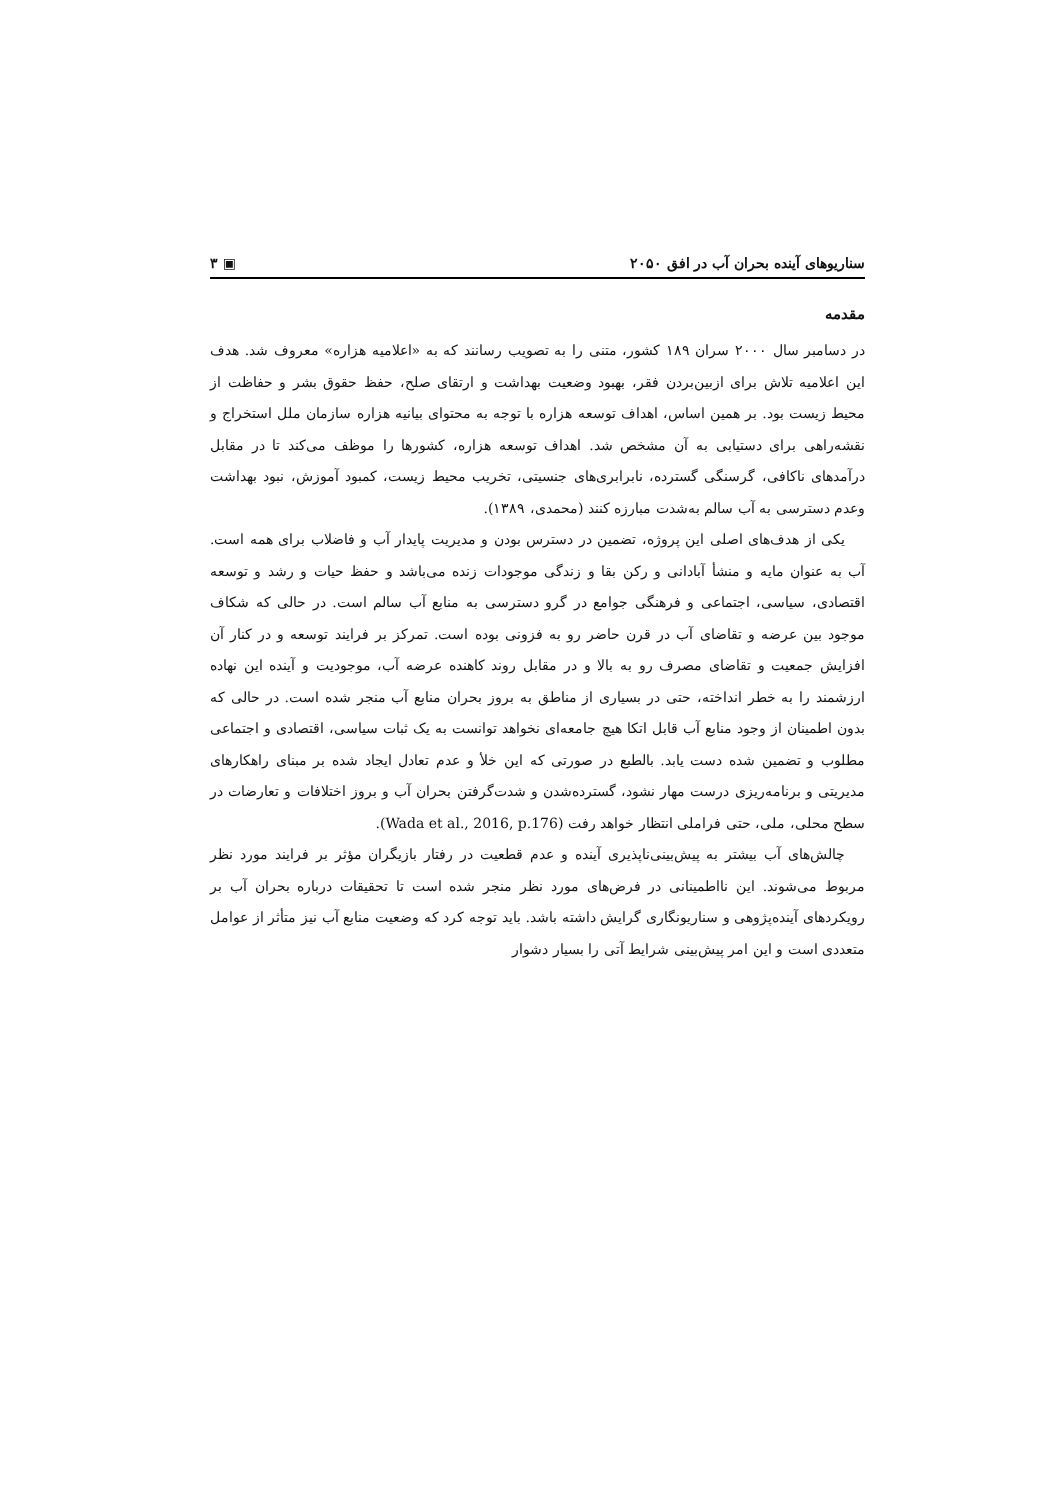سناریوهای آینده بحران آب در افق ۲۰۵۰ ▣ ۳
مقدمه
در دسامبر سال ۲۰۰۰ سران ۱۸۹ کشور، متنی را به تصویب رسانند که به «اعلامیه هزاره» معروف شد. هدف این اعلامیه تلاش برای ازبین‌بردن فقر، بهبود وضعیت بهداشت و ارتقای صلح، حفظ حقوق بشر و حفاظت از محیط زیست بود. بر همین اساس، اهداف توسعه هزاره با توجه به محتوای بیانیه هزاره سازمان ملل استخراج و نقشه‌راهی برای دستیابی به آن مشخص شد. اهداف توسعه هزاره، کشورها را موظف می‌کند تا در مقابل درآمدهای ناکافی، گرسنگی گسترده، نابرابری‌های جنسیتی، تخریب محیط زیست، کمبود آموزش، نبود بهداشت وعدم دسترسی به آب سالم به‌شدت مبارزه کنند (محمدی، ۱۳۸۹).
یکی از هدف‌های اصلی این پروژه، تضمین در دسترس بودن و مدیریت پایدار آب و فاضلاب برای همه است. آب به عنوان مایه و منشأ آبادانی و رکن بقا و زندگی موجودات زنده می‌باشد و حفظ حیات و رشد و توسعه اقتصادی، سیاسی، اجتماعی و فرهنگی جوامع در گرو دسترسی به منابع آب سالم است. در حالی که شکاف موجود بین عرضه و تقاضای آب در قرن حاضر رو به فزونی بوده است. تمرکز بر فرایند توسعه و در کنار آن افزایش جمعیت و تقاضای مصرف رو به بالا و در مقابل روند کاهنده عرضه آب، موجودیت و آینده این نهاده ارزشمند را به خطر انداخته، حتی در بسیاری از مناطق به بروز بحران منابع آب منجر شده است. در حالی که بدون اطمینان از وجود منابع آب قابل اتکا هیچ جامعه‌ای نخواهد توانست به یک ثبات سیاسی، اقتصادی و اجتماعی مطلوب و تضمین شده دست یابد. بالطبع در صورتی که این خلأ و عدم تعادل ایجاد شده بر مبنای راهکارهای مدیریتی و برنامه‌ریزی درست مهار نشود، گسترده‌شدن و شدت‌گرفتن بحران آب و بروز اختلافات و تعارضات در سطح محلی، ملی، حتی فراملی انتظار خواهد رفت (Wada et al., 2016, p.176).
چالش‌های آب بیشتر به پیش‌بینی‌ناپذیری آینده و عدم قطعیت در رفتار بازیگران مؤثر بر فرایند مورد نظر مربوط می‌شوند. این نااطمینانی در فرض‌های مورد نظر منجر شده است تا تحقیقات درباره بحران آب بر رویکردهای آینده‌پژوهی و سناریونگاری گرایش داشته باشد. باید توجه کرد که وضعیت منابع آب نیز متأثر از عوامل متعددی است و این امر پیش‌بینی شرایط آتی را بسیار دشوار